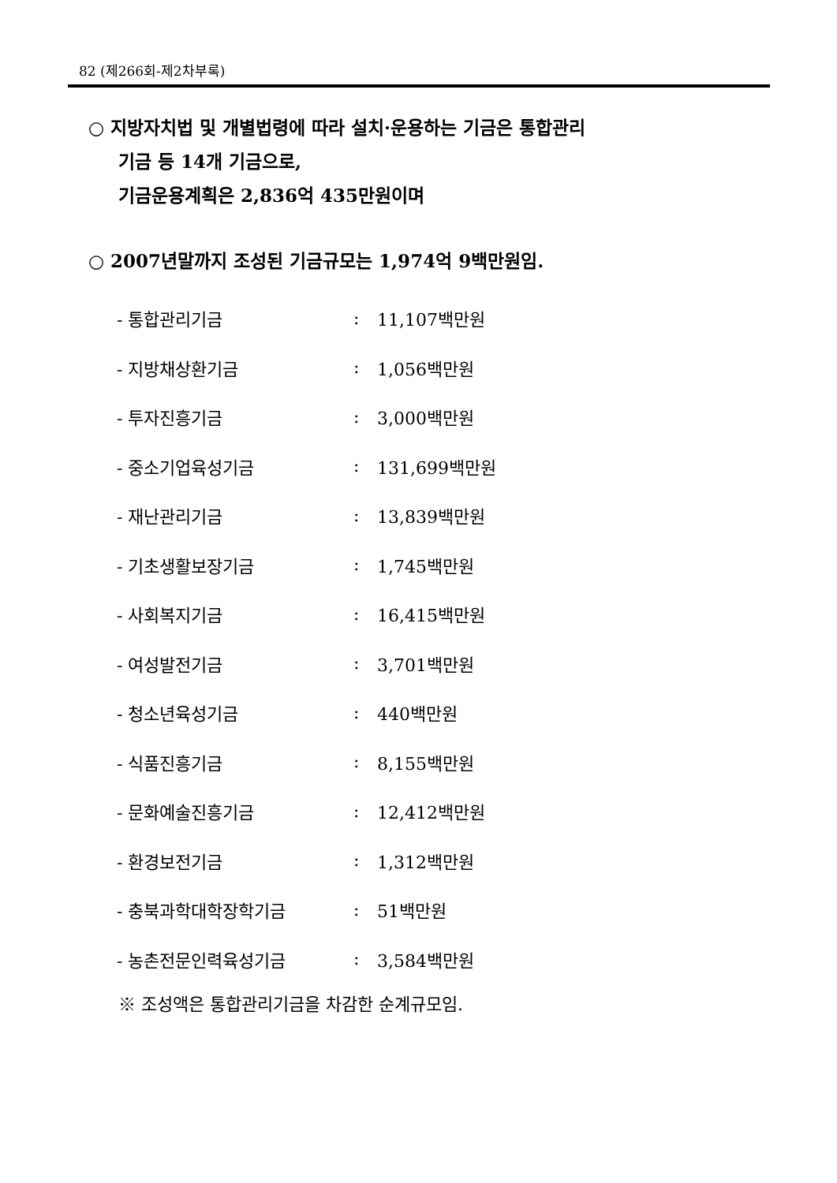82 (제266회-제2차부록)
○ 지방자치법 및 개별법령에 따라 설치·운용하는 기금은 통합관리
기금 등 14개 기금으로,
기금운용계획은 2,836억 435만원이며
○ 2007년말까지 조성된 기금규모는 1,974억 9백만원임.
| - 통합관리기금 | : | 11,107백만원 |
| - 지방채상환기금 | : | 1,056백만원 |
| - 투자진흥기금 | : | 3,000백만원 |
| - 중소기업육성기금 | : | 131,699백만원 |
| - 재난관리기금 | : | 13,839백만원 |
| - 기초생활보장기금 | : | 1,745백만원 |
| - 사회복지기금 | : | 16,415백만원 |
| - 여성발전기금 | : | 3,701백만원 |
| - 청소년육성기금 | : | 440백만원 |
| - 식품진흥기금 | : | 8,155백만원 |
| - 문화예술진흥기금 | : | 12,412백만원 |
| - 환경보전기금 | : | 1,312백만원 |
| - 충북과학대학장학기금 | : | 51백만원 |
| - 농촌전문인력육성기금 | : | 3,584백만원 |
※ 조성액은 통합관리기금을 차감한 순계규모임.